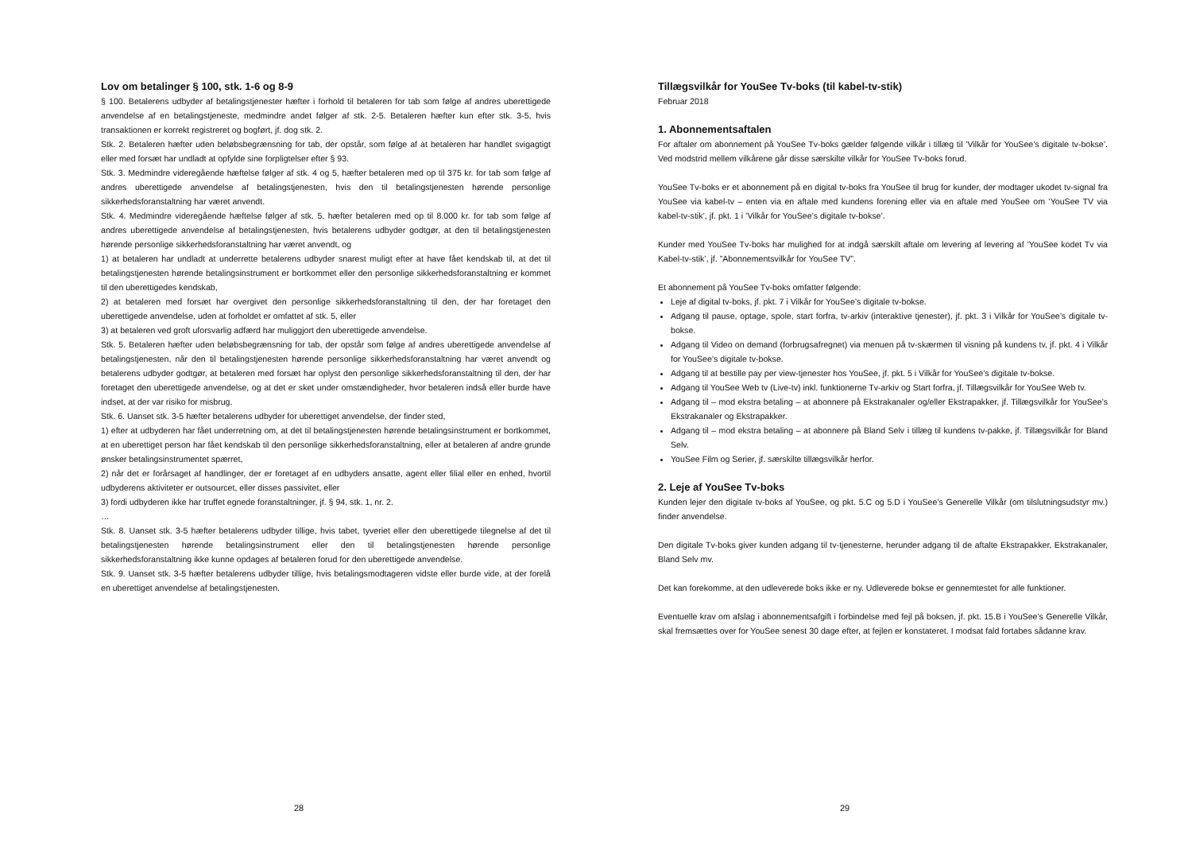Lov om betalinger § 100, stk. 1-6 og 8-9
§ 100. Betalerens udbyder af betalingstjenester hæfter i forhold til betaleren for tab som følge af andres uberettigede anvendelse af en betalingstjeneste, medmindre andet følger af stk. 2-5. Betaleren hæfter kun efter stk. 3-5, hvis transaktionen er korrekt registreret og bogført, jf. dog stk. 2.
Stk. 2. Betaleren hæfter uden beløbsbegrænsning for tab, der opstår, som følge af at betaleren har handlet svigagtigt eller med forsæt har undladt at opfylde sine forpligtelser efter § 93.
Stk. 3. Medmindre videregående hæftelse følger af stk. 4 og 5, hæfter betaleren med op til 375 kr. for tab som følge af andres uberettigede anvendelse af betalingstjenesten, hvis den til betalingstjenesten hørende personlige sikkerhedsforanstaltning har været anvendt.
Stk. 4. Medmindre videregående hæftelse følger af stk. 5, hæfter betaleren med op til 8.000 kr. for tab som følge af andres uberettigede anvendelse af betalingstjenesten, hvis betalerens udbyder godtgør, at den til betalingstjenesten hørende personlige sikkerhedsforanstaltning har været anvendt, og
1) at betaleren har undladt at underrette betalerens udbyder snarest muligt efter at have fået kendskab til, at det til betalingstjenesten hørende betalingsinstrument er bortkommet eller den personlige sikkerhedsforanstaltning er kommet til den uberettigedes kendskab,
2) at betaleren med forsæt har overgivet den personlige sikkerhedsforanstaltning til den, der har foretaget den uberettigede anvendelse, uden at forholdet er omfattet af stk. 5, eller
3) at betaleren ved groft uforsvarlig adfærd har muliggjort den uberettigede anvendelse.
Stk. 5. Betaleren hæfter uden beløbsbegrænsning for tab, der opstår som følge af andres uberettigede anvendelse af betalingstjenesten, når den til betalingstjenesten hørende personlige sikkerhedsforanstaltning har været anvendt og betalerens udbyder godtgør, at betaleren med forsæt har oplyst den personlige sikkerhedsforanstaltning til den, der har foretaget den uberettigede anvendelse, og at det er sket under omstændigheder, hvor betaleren indså eller burde have indset, at der var risiko for misbrug.
Stk. 6. Uanset stk. 3-5 hæfter betalerens udbyder for uberettiget anvendelse, der finder sted,
1) efter at udbyderen har fået underretning om, at det til betalingstjenesten hørende betalingsinstrument er bortkommet, at en uberettiget person har fået kendskab til den personlige sikkerhedsforanstaltning, eller at betaleren af andre grunde ønsker betalingsinstrumentet spærret,
2) når det er forårsaget af handlinger, der er foretaget af en udbyders ansatte, agent eller filial eller en enhed, hvortil udbyderens aktiviteter er outsourcet, eller disses passivitet, eller
3) fordi udbyderen ikke har truffet egnede foranstaltninger, jf. § 94, stk. 1, nr. 2.
…
Stk. 8. Uanset stk. 3-5 hæfter betalerens udbyder tillige, hvis tabet, tyveriet eller den uberettigede tilegnelse af det til betalingstjenesten hørende betalingsinstrument eller den til betalingstjenesten hørende personlige sikkerhedsforanstaltning ikke kunne opdages af betaleren forud for den uberettigede anvendelse.
Stk. 9. Uanset stk. 3-5 hæfter betalerens udbyder tillige, hvis betalingsmodtageren vidste eller burde vide, at der forelå en uberettiget anvendelse af betalingstjenesten.
28
Tillægsvilkår for YouSee Tv-boks (til kabel-tv-stik)
Februar 2018
1. Abonnementsaftalen
For aftaler om abonnement på YouSee Tv-boks gælder følgende vilkår i tillæg til ’Vilkår for YouSee’s digitale tv-bokse’. Ved modstrid mellem vilkårene går disse særskilte vilkår for YouSee Tv-boks forud.
YouSee Tv-boks er et abonnement på en digital tv-boks fra YouSee til brug for kunder, der modtager ukodet tv-signal fra YouSee via kabel-tv – enten via en aftale med kundens forening eller via en aftale med YouSee om ’YouSee TV via kabel-tv-stik’, jf. pkt. 1 i ’Vilkår for YouSee’s digitale tv-bokse’.
Kunder med YouSee Tv-boks har mulighed for at indgå særskilt aftale om levering af levering af ’YouSee kodet Tv via Kabel-tv-stik’, jf. ”Abonnementsvilkår for YouSee TV”.
Et abonnement på YouSee Tv-boks omfatter følgende:
Leje af digital tv-boks, jf. pkt. 7 i Vilkår for YouSee’s digitale tv-bokse.
Adgang til pause, optage, spole, start forfra, tv-arkiv (interaktive tjenester), jf. pkt. 3 i Vilkår for YouSee’s digitale tv-bokse.
Adgang til Video on demand (forbrugsafregnet) via menuen på tv-skærmen til visning på kundens tv, jf. pkt. 4 i Vilkår for YouSee’s digitale tv-bokse.
Adgang til at bestille pay per view-tjenester hos YouSee, jf. pkt. 5 i Vilkår for YouSee’s digitale tv-bokse.
Adgang til YouSee Web tv (Live-tv) inkl. funktionerne Tv-arkiv og Start forfra, jf. Tillægsvilkår for YouSee Web tv.
Adgang til – mod ekstra betaling – at abonnere på Ekstrakanaler og/eller Ekstrapakker, jf. Tillægsvilkår for YouSee’s Ekstrakanaler og Ekstrapakker.
Adgang til – mod ekstra betaling – at abonnere på Bland Selv i tillæg til kundens tv-pakke, jf. Tillægsvilkår for Bland Selv.
YouSee Film og Serier, jf. særskilte tillægsvilkår herfor.
2. Leje af YouSee Tv-boks
Kunden lejer den digitale tv-boks af YouSee, og pkt. 5.C og 5.D i YouSee’s Generelle Vilkår (om tilslutningsudstyr mv.) finder anvendelse.
Den digitale Tv-boks giver kunden adgang til tv-tjenesterne, herunder adgang til de aftalte Ekstrapakker, Ekstrakanaler, Bland Selv mv.
Det kan forekomme, at den udleverede boks ikke er ny. Udleverede bokse er gennemtestet for alle funktioner.
Eventuelle krav om afslag i abonnementsafgift i forbindelse med fejl på boksen, jf. pkt. 15.B i YouSee’s Generelle Vilkår, skal fremsættes over for YouSee senest 30 dage efter, at fejlen er konstateret. I modsat fald fortabes sådanne krav.
29